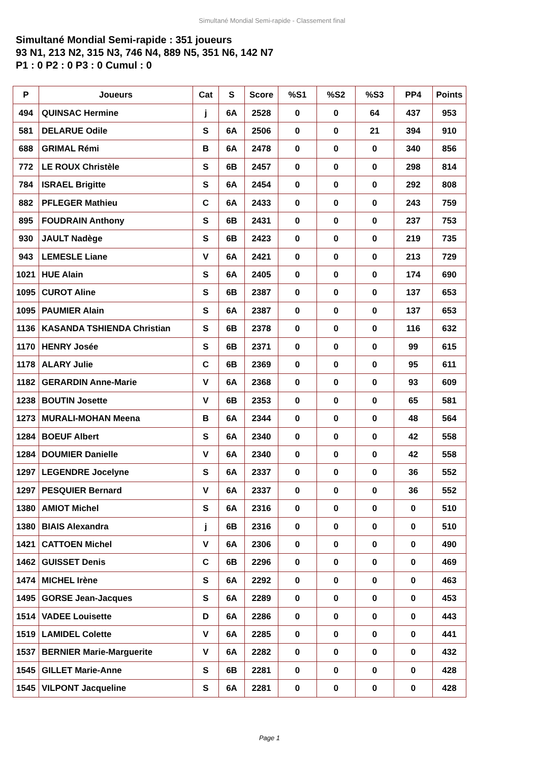Simultané Mondial Semi-rapide - Classement final
Simultané Mondial Semi-rapide : 351 joueurs
93 N1, 213 N2, 315 N3, 746 N4, 889 N5, 351 N6, 142 N7
P1 : 0 P2 : 0 P3 : 0 Cumul : 0
| P | Joueurs | Cat | S | Score | %S1 | %S2 | %S3 | PP4 | Points |
| --- | --- | --- | --- | --- | --- | --- | --- | --- | --- |
| 494 | QUINSAC Hermine | j | 6A | 2528 | 0 | 0 | 64 | 437 | 953 |
| 581 | DELARUE Odile | S | 6A | 2506 | 0 | 0 | 21 | 394 | 910 |
| 688 | GRIMAL Rémi | B | 6A | 2478 | 0 | 0 | 0 | 340 | 856 |
| 772 | LE ROUX Christèle | S | 6B | 2457 | 0 | 0 | 0 | 298 | 814 |
| 784 | ISRAEL Brigitte | S | 6A | 2454 | 0 | 0 | 0 | 292 | 808 |
| 882 | PFLEGER Mathieu | C | 6A | 2433 | 0 | 0 | 0 | 243 | 759 |
| 895 | FOUDRAIN Anthony | S | 6B | 2431 | 0 | 0 | 0 | 237 | 753 |
| 930 | JAULT Nadège | S | 6B | 2423 | 0 | 0 | 0 | 219 | 735 |
| 943 | LEMESLE Liane | V | 6A | 2421 | 0 | 0 | 0 | 213 | 729 |
| 1021 | HUE Alain | S | 6A | 2405 | 0 | 0 | 0 | 174 | 690 |
| 1095 | CUROT Aline | S | 6B | 2387 | 0 | 0 | 0 | 137 | 653 |
| 1095 | PAUMIER Alain | S | 6A | 2387 | 0 | 0 | 0 | 137 | 653 |
| 1136 | KASANDA TSHIENDA Christian | S | 6B | 2378 | 0 | 0 | 0 | 116 | 632 |
| 1170 | HENRY Josée | S | 6B | 2371 | 0 | 0 | 0 | 99 | 615 |
| 1178 | ALARY Julie | C | 6B | 2369 | 0 | 0 | 0 | 95 | 611 |
| 1182 | GERARDIN Anne-Marie | V | 6A | 2368 | 0 | 0 | 0 | 93 | 609 |
| 1238 | BOUTIN Josette | V | 6B | 2353 | 0 | 0 | 0 | 65 | 581 |
| 1273 | MURALI-MOHAN Meena | B | 6A | 2344 | 0 | 0 | 0 | 48 | 564 |
| 1284 | BOEUF Albert | S | 6A | 2340 | 0 | 0 | 0 | 42 | 558 |
| 1284 | DOUMIER Danielle | V | 6A | 2340 | 0 | 0 | 0 | 42 | 558 |
| 1297 | LEGENDRE Jocelyne | S | 6A | 2337 | 0 | 0 | 0 | 36 | 552 |
| 1297 | PESQUIER Bernard | V | 6A | 2337 | 0 | 0 | 0 | 36 | 552 |
| 1380 | AMIOT Michel | S | 6A | 2316 | 0 | 0 | 0 | 0 | 510 |
| 1380 | BIAIS Alexandra | j | 6B | 2316 | 0 | 0 | 0 | 0 | 510 |
| 1421 | CATTOEN Michel | V | 6A | 2306 | 0 | 0 | 0 | 0 | 490 |
| 1462 | GUISSET Denis | C | 6B | 2296 | 0 | 0 | 0 | 0 | 469 |
| 1474 | MICHEL Irène | S | 6A | 2292 | 0 | 0 | 0 | 0 | 463 |
| 1495 | GORSE Jean-Jacques | S | 6A | 2289 | 0 | 0 | 0 | 0 | 453 |
| 1514 | VADEE Louisette | D | 6A | 2286 | 0 | 0 | 0 | 0 | 443 |
| 1519 | LAMIDEL Colette | V | 6A | 2285 | 0 | 0 | 0 | 0 | 441 |
| 1537 | BERNIER Marie-Marguerite | V | 6A | 2282 | 0 | 0 | 0 | 0 | 432 |
| 1545 | GILLET Marie-Anne | S | 6B | 2281 | 0 | 0 | 0 | 0 | 428 |
| 1545 | VILPONT Jacqueline | S | 6A | 2281 | 0 | 0 | 0 | 0 | 428 |
Page 1